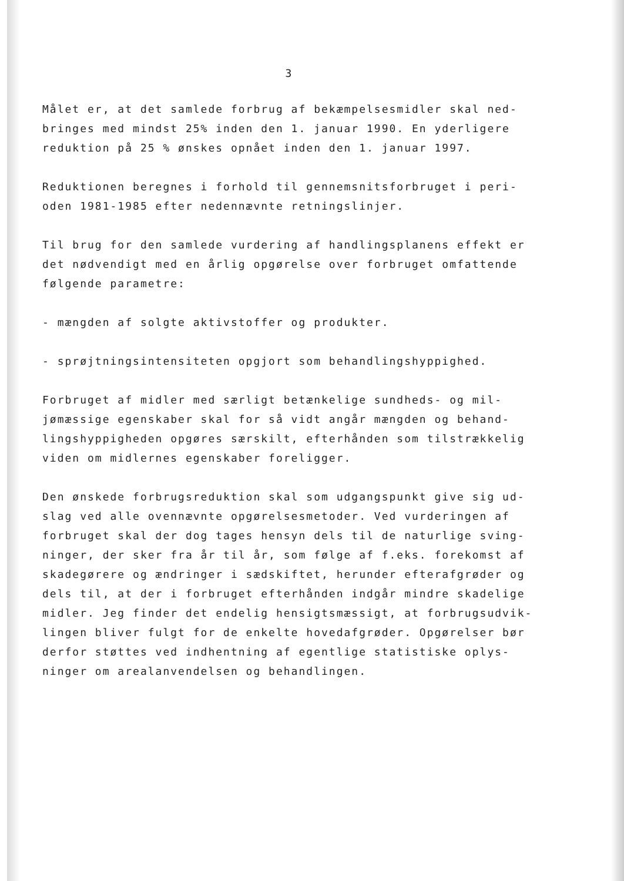3
Målet er, at det samlede forbrug af bekæmpelsesmidler skal ned-bringes med mindst 25% inden den 1. januar 1990. En yderligere reduktion på 25 % ønskes opnået inden den 1. januar 1997.
Reduktionen beregnes i forhold til gennemsnitsforbruget i peri-oden 1981-1985 efter nedennævnte retningslinjer.
Til brug for den samlede vurdering af handlingsplanens effekt er det nødvendigt med en årlig opgørelse over forbruget omfattende følgende parametre:
- mængden af solgte aktivstoffer og produkter.
- sprøjtningsintensiteten opgjort som behandlingshyppighed.
Forbruget af midler med særligt betænkelige sundheds- og mil-jømæssige egenskaber skal for så vidt angår mængden og behand-lingshyppigheden opgøres særskilt, efterhånden som tilstrækkelig viden om midlernes egenskaber foreligger.
Den ønskede forbrugsreduktion skal som udgangspunkt give sig ud-slag ved alle ovennævnte opgørelsesmetoder. Ved vurderingen af forbruget skal der dog tages hensyn dels til de naturlige sving-ninger, der sker fra år til år, som følge af f.eks. forekomst af skadegørere og ændringer i sædskiftet, herunder efterafgrøder og dels til, at der i forbruget efterhånden indgår mindre skadelige midler. Jeg finder det endelig hensigtsmæssigt, at forbrugsudvik-lingen bliver fulgt for de enkelte hovedafgrøder. Opgørelser bør derfor støttes ved indhentning af egentlige statistiske oplys-ninger om arealanvendelsen og behandlingen.